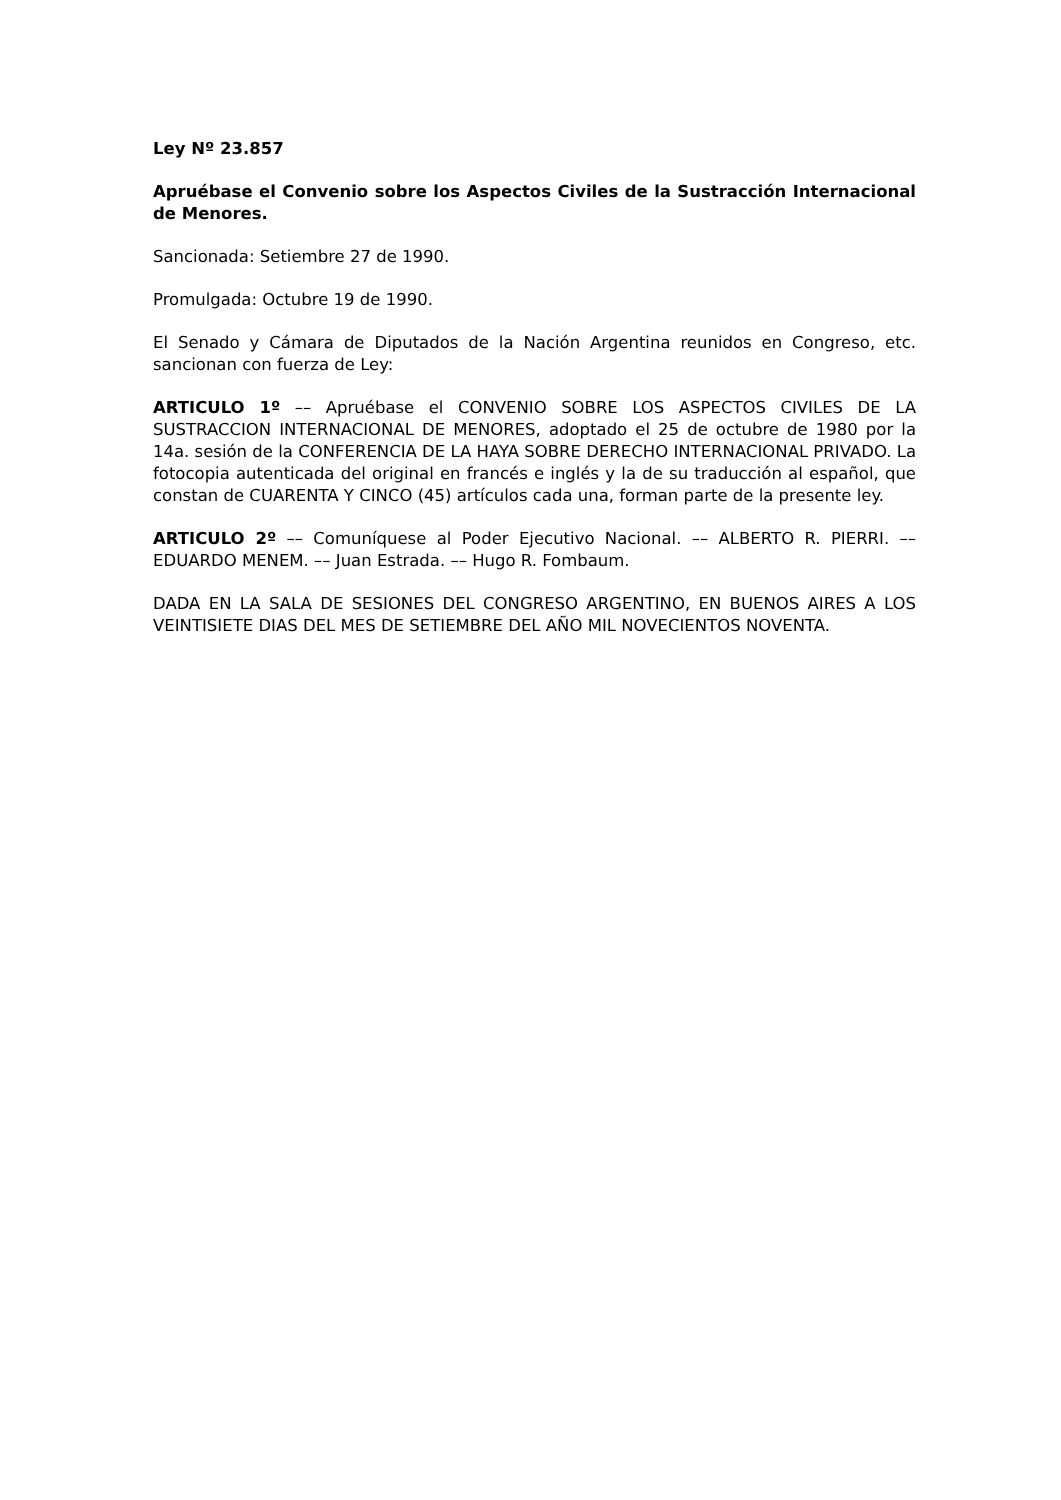Ley Nº 23.857
Apruébase el Convenio sobre los Aspectos Civiles de la Sustracción Internacional de Menores.
Sancionada: Setiembre 27 de 1990.
Promulgada: Octubre 19 de 1990.
El Senado y Cámara de Diputados de la Nación Argentina reunidos en Congreso, etc. sancionan con fuerza de Ley:
ARTICULO 1º –– Apruébase el CONVENIO SOBRE LOS ASPECTOS CIVILES DE LA SUSTRACCION INTERNACIONAL DE MENORES, adoptado el 25 de octubre de 1980 por la 14a. sesión de la CONFERENCIA DE LA HAYA SOBRE DERECHO INTERNACIONAL PRIVADO. La fotocopia autenticada del original en francés e inglés y la de su traducción al español, que constan de CUARENTA Y CINCO (45) artículos cada una, forman parte de la presente ley.
ARTICULO 2º –– Comuníquese al Poder Ejecutivo Nacional. –– ALBERTO R. PIERRI. –– EDUARDO MENEM. –– Juan Estrada. –– Hugo R. Fombaum.
DADA EN LA SALA DE SESIONES DEL CONGRESO ARGENTINO, EN BUENOS AIRES A LOS VEINTISIETE DIAS DEL MES DE SETIEMBRE DEL AÑO MIL NOVECIENTOS NOVENTA.